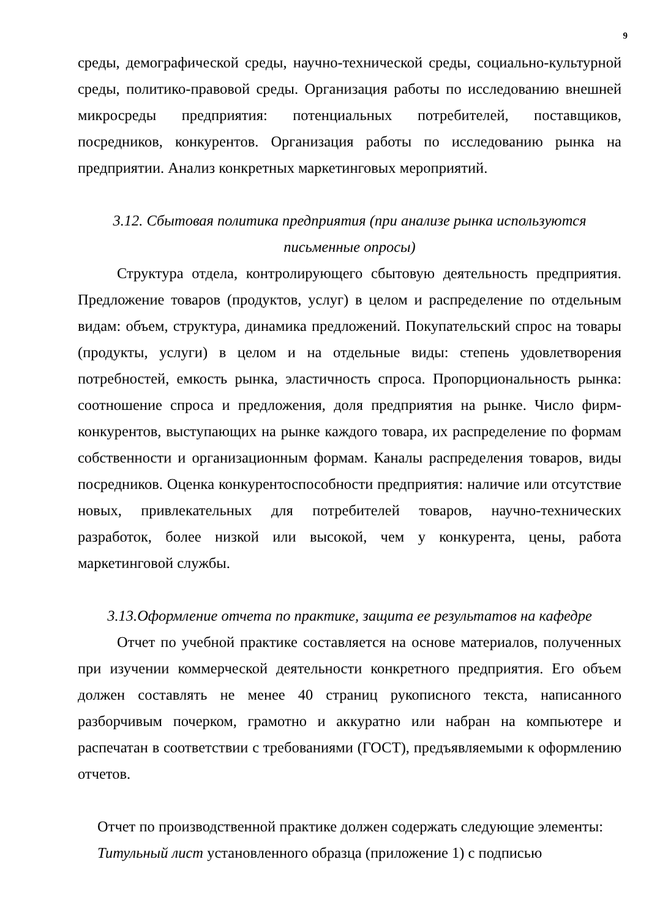9
среды, демографической среды, научно-технической среды, социально-культурной среды, политико-правовой среды. Организация работы по исследованию внешней микросреды предприятия: потенциальных потребителей, поставщиков, посредников, конкурентов. Организация работы по исследованию рынка на предприятии. Анализ конкретных маркетинговых мероприятий.
3.12. Сбытовая политика предприятия (при анализе рынка используются
письменные опросы)
Структура отдела, контролирующего сбытовую деятельность предприятия. Предложение товаров (продуктов, услуг) в целом и распределение по отдельным видам: объем, структура, динамика предложений. Покупательский спрос на товары (продукты, услуги) в целом и на отдельные виды: степень удовлетворения потребностей, емкость рынка, эластичность спроса. Пропорциональность рынка: соотношение спроса и предложения, доля предприятия на рынке. Число фирм-конкурентов, выступающих на рынке каждого товара, их распределение по формам собственности и организационным формам. Каналы распределения товаров, виды посредников. Оценка конкурентоспособности предприятия: наличие или отсутствие новых, привлекательных для потребителей товаров, научно-технических разработок, более низкой или высокой, чем у конкурента, цены, работа маркетинговой службы.
3.13.Оформление отчета по практике, защита ее результатов на кафедре
Отчет по учебной практике составляется на основе материалов, полученных при изучении коммерческой деятельности конкретного предприятия. Его объем должен составлять не менее 40 страниц рукописного текста, написанного разборчивым почерком, грамотно и аккуратно или набран на компьютере и распечатан в соответствии с требованиями (ГОСТ), предъявляемыми к оформлению отчетов.
Отчет по производственной практике должен содержать следующие элементы:
Титульный лист установленного образца (приложение 1) с подписью